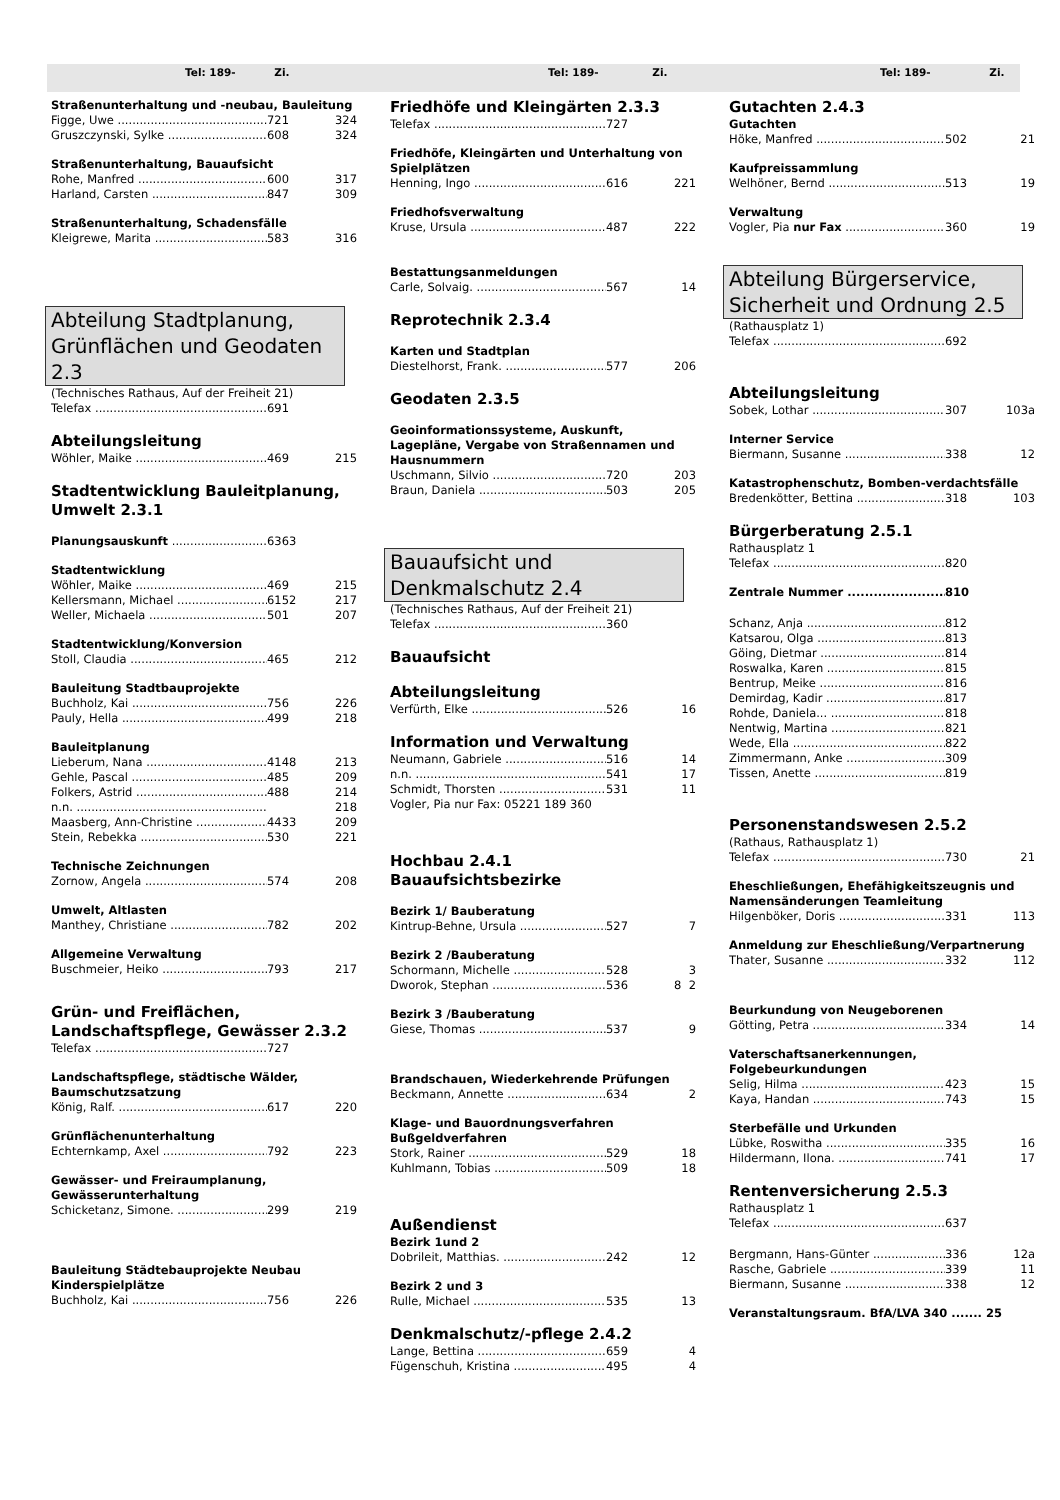Tel: 189- Zi. Tel: 189- Zi. Tel: 189- Zi.
Straßenunterhaltung und -neubau, Bauleitung
Figge, Uwe 721 324
Gruszczynski, Sylke 608 324
Straßenunterhaltung, Bauaufsicht
Rohe, Manfred 600 317
Harland, Carsten 847 309
Straßenunterhaltung, Schadensfälle
Kleigrewe, Marita 583 316
Abteilung Stadtplanung, Grünflächen und Geodaten 2.3
(Technisches Rathaus, Auf der Freiheit 21)
Telefax 691
Abteilungsleitung
Wöhler, Maike 469 215
Stadtentwicklung Bauleitplanung, Umwelt 2.3.1
Planungsauskunft 6363
Stadtentwicklung
Wöhler, Maike 469 215
Kellersmann, Michael 6152 217
Weller, Michaela 501 207
Stadtentwicklung/Konversion
Stoll, Claudia 465 212
Bauleitung Stadtbauprojekte
Buchholz, Kai 756 226
Pauly, Hella 499 218
Bauleitplanung
Lieberum, Nana 4148 213
Gehle, Pascal 485 209
Folkers, Astrid 488 214
n.n. 218
Maasberg, Ann-Christine 4433 209
Stein, Rebekka 530 221
Technische Zeichnungen
Zornow, Angela 574 208
Umwelt, Altlasten
Manthey, Christiane 782 202
Allgemeine Verwaltung
Buschmeier, Heiko 793 217
Grün- und Freiflächen, Landschaftspflege, Gewässer 2.3.2
Telefax 727
Landschaftspflege, städtische Wälder, Baumschutzsatzung
König, Ralf. 617 220
Grünflächenunterhaltung
Echternkamp, Axel 792 223
Gewässer- und Freiraumplanung, Gewässerunterhaltung
Schicketanz, Simone. 299 219
Bauleitung Städtebauprojekte Neubau Kinderspielplätze
Buchholz, Kai 756 226
Friedhöfe und Kleingärten 2.3.3
Telefax 727
Friedhöfe, Kleingärten und Unterhaltung von Spielplätzen
Henning, Ingo 616 221
Friedhofsverwaltung
Kruse, Ursula 487 222
Bestattungsanmeldungen
Carle, Solvaig. 567 14
Reprotechnik 2.3.4
Karten und Stadtplan
Diestelhorst, Frank. 577 206
Geodaten 2.3.5
Geoinformationssysteme, Auskunft, Lagepläne, Vergabe von Straßennamen und Hausnummern
Uschmann, Silvio 720 203
Braun, Daniela 503 205
Bauaufsicht und Denkmalschutz 2.4
(Technisches Rathaus, Auf der Freiheit 21)
Telefax 360
Bauaufsicht
Abteilungsleitung
Verfürth, Elke 526 16
Information und Verwaltung
Neumann, Gabriele 516 14
n.n. 541 17
Schmidt, Thorsten 531 11
Vogler, Pia nur Fax: 05221 189 360
Hochbau 2.4.1
Bauaufsichtsbezirke
Bezirk 1/ Bauberatung
Kintrup-Behne, Ursula 527 7
Bezirk 2 /Bauberatung
Schormann, Michelle 528 3
Dworok, Stephan 536 8 2
Bezirk 3 /Bauberatung
Giese, Thomas 537 9
Brandschauen, Wiederkehrende Prüfungen
Beckmann, Annette 634 2
Klage- und Bauordnungsverfahren Bußgeldverfahren
Stork, Rainer 529 18
Kuhlmann, Tobias 509 18
Außendienst
Bezirk 1und 2
Dobrileit, Matthias. 242 12
Bezirk 2 und 3
Rulle, Michael 535 13
Denkmalschutz/-pflege 2.4.2
Lange, Bettina 659 4
Fügenschuh, Kristina 495 4
Gutachten 2.4.3
Gutachten
Höke, Manfred 502 21
Kaufpreissammlung
Welhöner, Bernd 513 19
Verwaltung
Vogler, Pia nur Fax 360 19
Abteilung Bürgerservice, Sicherheit und Ordnung 2.5
(Rathausplatz 1)
Telefax 692
Abteilungsleitung
Sobek, Lothar 307 103a
Interner Service
Biermann, Susanne 338 12
Katastrophenschutz, Bomben-verdachtsfälle
Bredenkötter, Bettina 318 103
Bürgerberatung 2.5.1
Rathausplatz 1
Telefax 820
Zentrale Nummer 810
Schanz, Anja 812
Katsarou, Olga 813
Göing, Dietmar 814
Roswalka, Karen 815
Bentrup, Meike 816
Demirdag, Kadir 817
Rohde, Daniela... 818
Nentwig, Martina 821
Wede, Ella 822
Zimmermann, Anke 309
Tissen, Anette 819
Personenstandswesen 2.5.2
(Rathaus, Rathausplatz 1)
Telefax 730 21
Eheschließungen, Ehefähigkeitszeugnis und Namensänderungen Teamleitung
Hilgenböker, Doris 331 113
Anmeldung zur Eheschließung/Verpartnerung
Thater, Susanne 332 112
Beurkundung von Neugeborenen
Götting, Petra 334 14
Vaterschaftsanerkennungen, Folgebeurkundungen
Selig, Hilma 423 15
Kaya, Handan 743 15
Sterbefälle und Urkunden
Lübke, Roswitha 335 16
Hildermann, Ilona. 741 17
Rentenversicherung 2.5.3
Rathausplatz 1
Telefax 637
Bergmann, Hans-Günter 336 12a
Rasche, Gabriele 339 11
Biermann, Susanne 338 12
Veranstaltungsraum. BfA/LVA 340 ....... 25